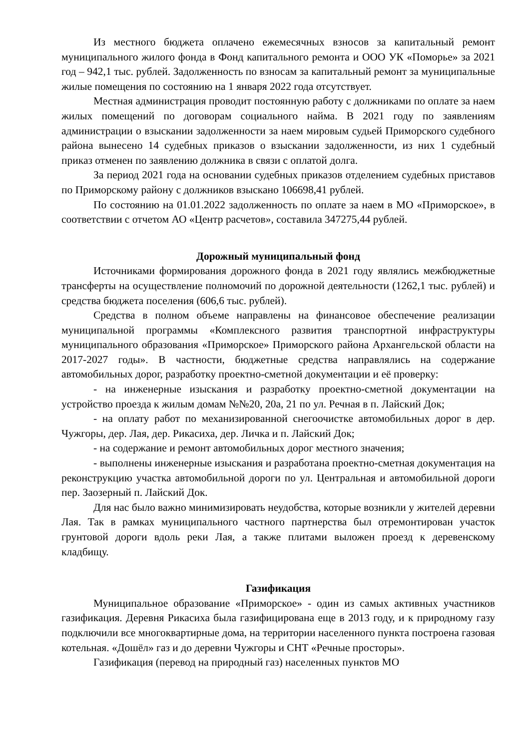Из местного бюджета оплачено ежемесячных взносов за капитальный ремонт муниципального жилого фонда в Фонд капитального ремонта и ООО УК «Поморье» за 2021 год – 942,1 тыс. рублей. Задолженность по взносам за капитальный ремонт за муниципальные жилые помещения по состоянию на 1 января 2022 года отсутствует.
Местная администрация проводит постоянную работу с должниками по оплате за наем жилых помещений по договорам социального найма. В 2021 году по заявлениям администрации о взыскании задолженности за наем мировым судьей Приморского судебного района вынесено 14 судебных приказов о взыскании задолженности, из них 1 судебный приказ отменен по заявлению должника в связи с оплатой долга.
За период 2021 года на основании судебных приказов отделением судебных приставов по Приморскому району с должников взыскано 106698,41 рублей.
По состоянию на 01.01.2022 задолженность по оплате за наем в МО «Приморское», в соответствии с отчетом АО «Центр расчетов», составила 347275,44 рублей.
Дорожный муниципальный фонд
Источниками формирования дорожного фонда в 2021 году являлись межбюджетные трансферты на осуществление полномочий по дорожной деятельности (1262,1 тыс. рублей) и средства бюджета поселения (606,6 тыс. рублей).
Средства в полном объеме направлены на финансовое обеспечение реализации муниципальной программы «Комплексного развития транспортной инфраструктуры муниципального образования «Приморское» Приморского района Архангельской области на 2017-2027 годы». В частности, бюджетные средства направлялись на содержание автомобильных дорог, разработку проектно-сметной документации и её проверку:
- на инженерные изыскания и разработку проектно-сметной документации на устройство проезда к жилым домам №№20, 20а, 21 по ул. Речная в п. Лайский Док;
- на оплату работ по механизированной снегоочистке автомобильных дорог в дер. Чужгоры, дер. Лая, дер. Рикасиха, дер. Личка и п. Лайский Док;
- на содержание и ремонт автомобильных дорог местного значения;
- выполнены инженерные изыскания и разработана проектно-сметная документация на реконструкцию участка автомобильной дороги по ул. Центральная и автомобильной дороги пер. Заозерный п. Лайский Док.
Для нас было важно минимизировать неудобства, которые возникли у жителей деревни Лая. Так в рамках муниципального частного партнерства был отремонтирован участок грунтовой дороги вдоль реки Лая, а также плитами выложен проезд к деревенскому кладбищу.
Газификация
Муниципальное образование «Приморское» - один из самых активных участников газификация. Деревня Рикасиха была газифицирована еще в 2013 году, и к природному газу подключили все многоквартирные дома, на территории населенного пункта построена газовая котельная. «Дошёл» газ и до деревни Чужгоры и СНТ «Речные просторы».
Газификация (перевод на природный газ) населенных пунктов МО